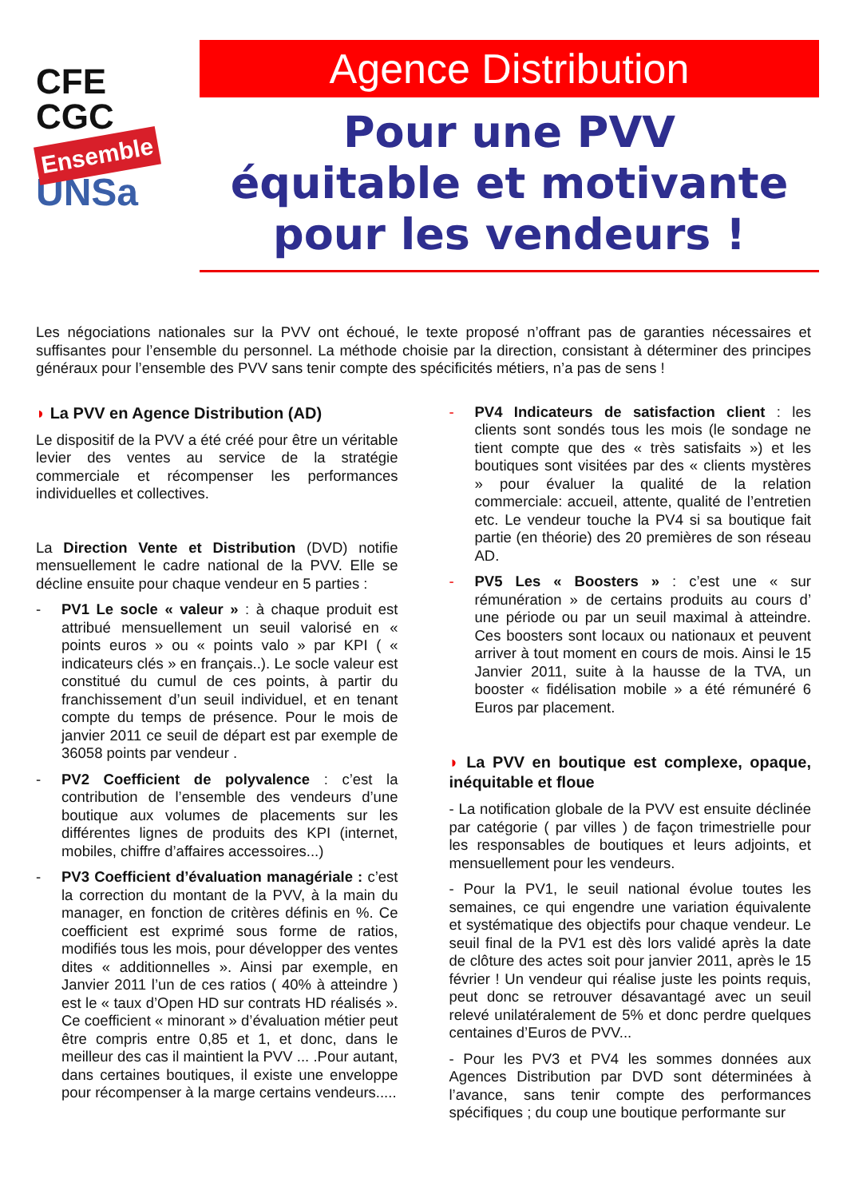CFE
CGC
Ensemble
UNSa
Agence Distribution
Pour une PVV
équitable et motivante
pour les vendeurs !
Les négociations nationales sur la PVV ont échoué, le texte proposé n’offrant pas de garanties nécessaires et suffisantes pour l’ensemble du personnel. La méthode choisie par la direction, consistant à déterminer des principes généraux pour l’ensemble des PVV sans tenir compte des spécificités métiers, n’a pas de sens !
◗ La PVV en Agence Distribution (AD)
Le dispositif de la PVV a été créé pour être un véritable levier des ventes au service de la stratégie commerciale et récompenser les performances individuelles et collectives.
La Direction Vente et Distribution (DVD) notifie mensuellement le cadre national de la PVV. Elle se décline ensuite pour chaque vendeur en 5 parties :
- PV1 Le socle « valeur » : à chaque produit est attribué mensuellement un seuil valorisé en « points euros » ou « points valo » par KPI ( « indicateurs clés » en français..). Le socle valeur est constitué du cumul de ces points, à partir du franchissement d’un seuil individuel, et en tenant compte du temps de présence. Pour le mois de janvier 2011 ce seuil de départ est par exemple de 36058 points par vendeur .
- PV2 Coefficient de polyvalence : c’est la contribution de l’ensemble des vendeurs d’une boutique aux volumes de placements sur les différentes lignes de produits des KPI (internet, mobiles, chiffre d’affaires accessoires...)
- PV3 Coefficient d’évaluation managériale : c’est la correction du montant de la PVV, à la main du manager, en fonction de critères définis en %. Ce coefficient est exprimé sous forme de ratios, modifiés tous les mois, pour développer des ventes dites « additionnelles ». Ainsi par exemple, en Janvier 2011 l’un de ces ratios ( 40% à atteindre ) est le « taux d’Open HD sur contrats HD réalisés ». Ce coefficient « minorant » d’évaluation métier peut être compris entre 0,85 et 1, et donc, dans le meilleur des cas il maintient la PVV ... .Pour autant, dans certaines boutiques, il existe une enveloppe pour récompenser à la marge certains vendeurs.....
- PV4 Indicateurs de satisfaction client : les clients sont sondés tous les mois (le sondage ne tient compte que des « très satisfaits ») et les boutiques sont visitées par des « clients mystères » pour évaluer la qualité de la relation commerciale: accueil, attente, qualité de l’entretien etc. Le vendeur touche la PV4 si sa boutique fait partie (en théorie) des 20 premières de son réseau AD.
- PV5 Les « Boosters » : c’est une « sur rémunération » de certains produits au cours d’ une période ou par un seuil maximal à atteindre. Ces boosters sont locaux ou nationaux et peuvent arriver à tout moment en cours de mois. Ainsi le 15 Janvier 2011, suite à la hausse de la TVA, un booster « fidélisation mobile » a été rémunéré 6 Euros par placement.
◗ La PVV en boutique est complexe, opaque, inéquitable et floue
- La notification globale de la PVV est ensuite déclinée par catégorie ( par villes ) de façon trimestrielle pour les responsables de boutiques et leurs adjoints, et mensuellement pour les vendeurs.
- Pour la PV1, le seuil national évolue toutes les semaines, ce qui engendre une variation équivalente et systématique des objectifs pour chaque vendeur. Le seuil final de la PV1 est dès lors validé après la date de clôture des actes soit pour janvier 2011, après le 15 février ! Un vendeur qui réalise juste les points requis, peut donc se retrouver désavantagé avec un seuil relevé unilatéralement de 5% et donc perdre quelques centaines d’Euros de PVV...
- Pour les PV3 et PV4 les sommes données aux Agences Distribution par DVD sont déterminées à l’avance, sans tenir compte des performances spécifiques ; du coup une boutique performante sur